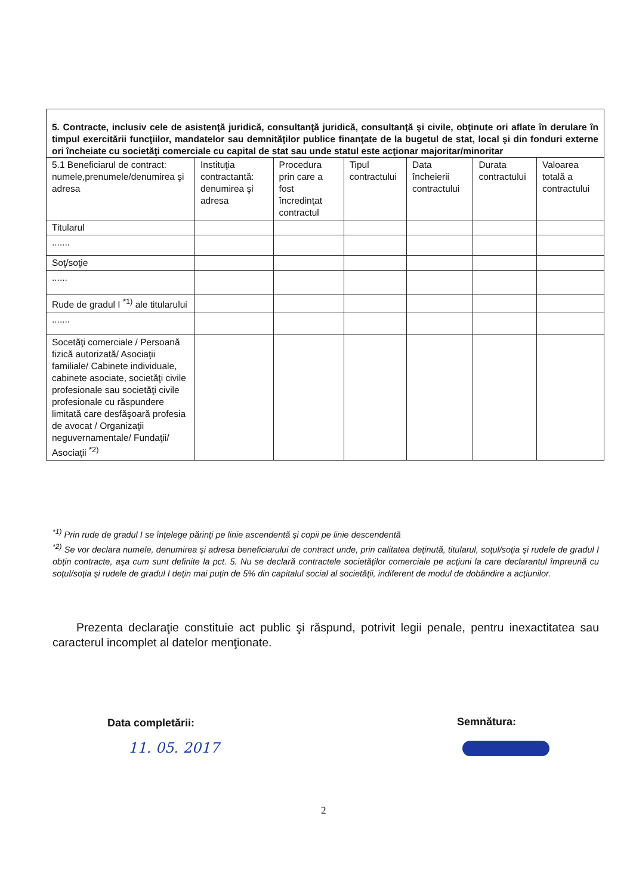| 5. Contracte, inclusiv cele de asistenţă juridică, consultanţă juridică, consultanţă şi civile, obţinute ori aflate în derulare în timpul exercitării funcţiilor, mandatelor sau demnităţilor publice finanţate de la bugetul de stat, local şi din fonduri externe ori încheiate cu societăţi comerciale cu capital de stat sau unde statul este acţionar majoritar/minoritar | | | | | | |
| 5.1 Beneficiarul de contract: numele,prenumele/denumirea şi adresa | Instituţia contractantă: denumirea şi adresa | Procedura prin care a fost încredinţat contractul | Tipul contractului | Data încheierii contractului | Durata contractului | Valoarea totală a contractului |
| Titularul | | | | | | |
| ....... | | | | | | |
| Soţ/soţie | | | | | | |
| ...... | | | | | | |
| Rude de gradul I <sup>*1)</sup> ale titularului | | | | | | |
| ....... | | | | | | |
| Socetăţi comerciale / Persoană fizică autorizată/ Asociaţii familiale/ Cabinete individuale, cabinete asociate, societăţi civile profesionale sau societăţi civile profesionale cu răspundere limitată care desfăşoară profesia de avocat / Organizaţii neguvernamentale/ Fundaţii/ Asociaţii <sup>*2)</sup> | | | | | | |
<sup>*1)</sup> Prin rude de gradul I se înţelege părinţi pe linie ascendentă şi copii pe linie descendentă
<sup>*2)</sup> Se vor declara numele, denumirea şi adresa beneficiarului de contract unde, prin calitatea deţinută, titularul, soţul/soţia şi rudele de gradul I obţin contracte, aşa cum sunt definite la pct. 5. Nu se declară contractele societăţilor comerciale pe acţiuni la care declarantul împreună cu soţul/soţia şi rudele de gradul I deţin mai puţin de 5% din capitalul social al societăţii, indiferent de modul de dobândire a acţiunilor.
Prezenta declaraţie constituie act public şi răspund, potrivit legii penale, pentru inexactitatea sau caracterul incomplet al datelor menţionate.
Data completării:
11. 05. 2017
Semnătura:
2